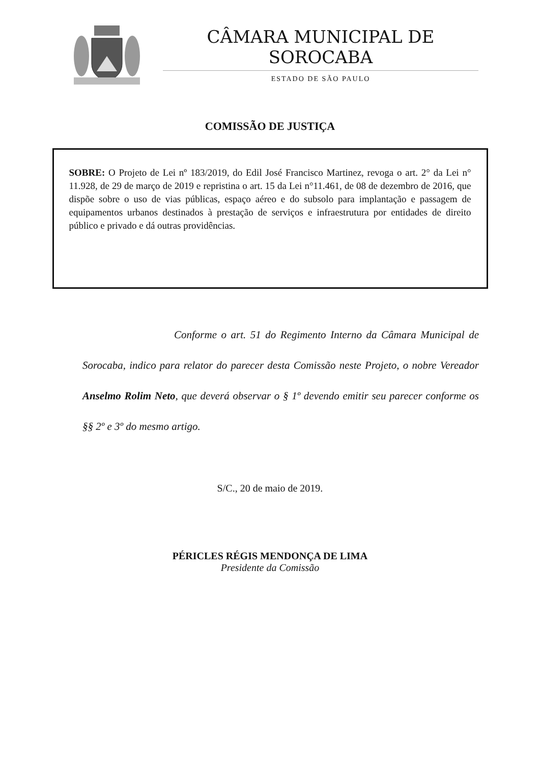CÂMARA MUNICIPAL DE SOROCABA
ESTADO DE SÃO PAULO
COMISSÃO DE JUSTIÇA
SOBRE: O Projeto de Lei nº 183/2019, do Edil José Francisco Martinez, revoga o art. 2° da Lei n° 11.928, de 29 de março de 2019 e repristina o art. 15 da Lei n°11.461, de 08 de dezembro de 2016, que dispõe sobre o uso de vias públicas, espaço aéreo e do subsolo para implantação e passagem de equipamentos urbanos destinados à prestação de serviços e infraestrutura por entidades de direito público e privado e dá outras providências.
Conforme o art. 51 do Regimento Interno da Câmara Municipal de Sorocaba, indico para relator do parecer desta Comissão neste Projeto, o nobre Vereador Anselmo Rolim Neto, que deverá observar o § 1º devendo emitir seu parecer conforme os §§ 2º e 3º do mesmo artigo.
S/C., 20 de maio de 2019.
PÉRICLES RÉGIS MENDONÇA DE LIMA
Presidente da Comissão